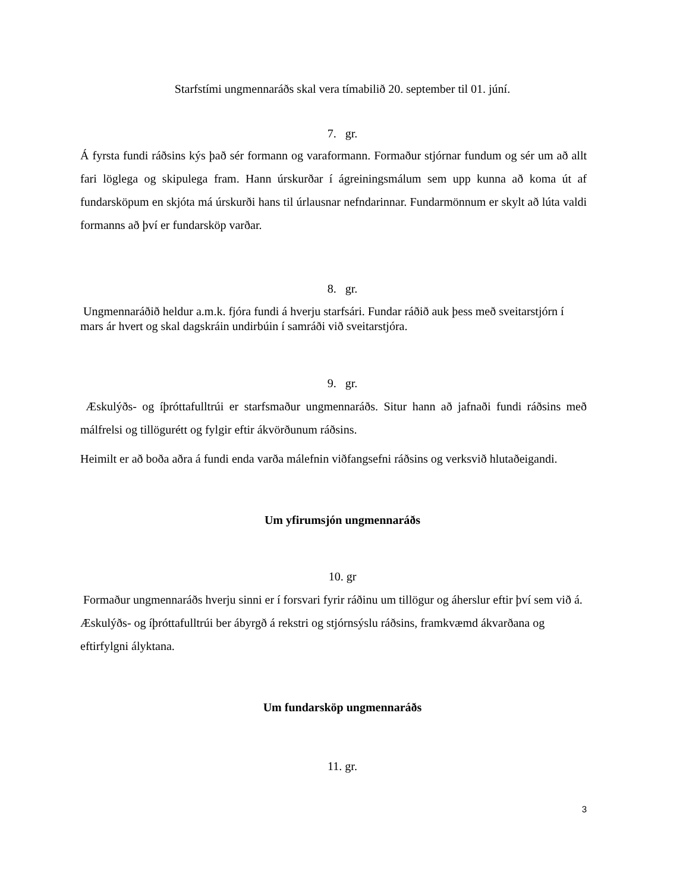Starfstími ungmennaráðs skal vera tímabilið 20. september til 01. júní.
7. gr.
Á fyrsta fundi ráðsins kýs það sér formann og varaformann. Formaður stjórnar fundum og sér um að allt fari löglega og skipulega fram. Hann úrskurðar í ágreiningsmálum sem upp kunna að koma út af fundarsköpum en skjóta má úrskurði hans til úrlausnar nefndarinnar. Fundarmönnum er skylt að lúta valdi formanns að því er fundarsköp varðar.
8. gr.
Ungmennaráðið heldur a.m.k. fjóra fundi á hverju starfsári. Fundar ráðið auk þess með sveitarstjórn í mars ár hvert og skal dagskráin undirbúin í samráði við sveitarstjóra.
9. gr.
Æskulýðs- og íþróttafulltrúi er starfsmaður ungmennaráðs. Situr hann að jafnaði fundi ráðsins með málfrelsi og tillögurétt og fylgir eftir ákvörðunum ráðsins.
Heimilt er að boða aðra á fundi enda varða málefnin viðfangsefni ráðsins og verksvið hlutaðeigandi.
Um yfirumsjón ungmennaráðs
10. gr
Formaður ungmennaráðs hverju sinni er í forsvari fyrir ráðinu um tillögur og áherslur eftir því sem við á. Æskulýðs- og íþróttafulltrúi ber ábyrgð á rekstri og stjórnsýslu ráðsins, framkvæmd ákvarðana og eftirfylgni ályktana.
Um fundarsköp ungmennaráðs
11. gr.
3